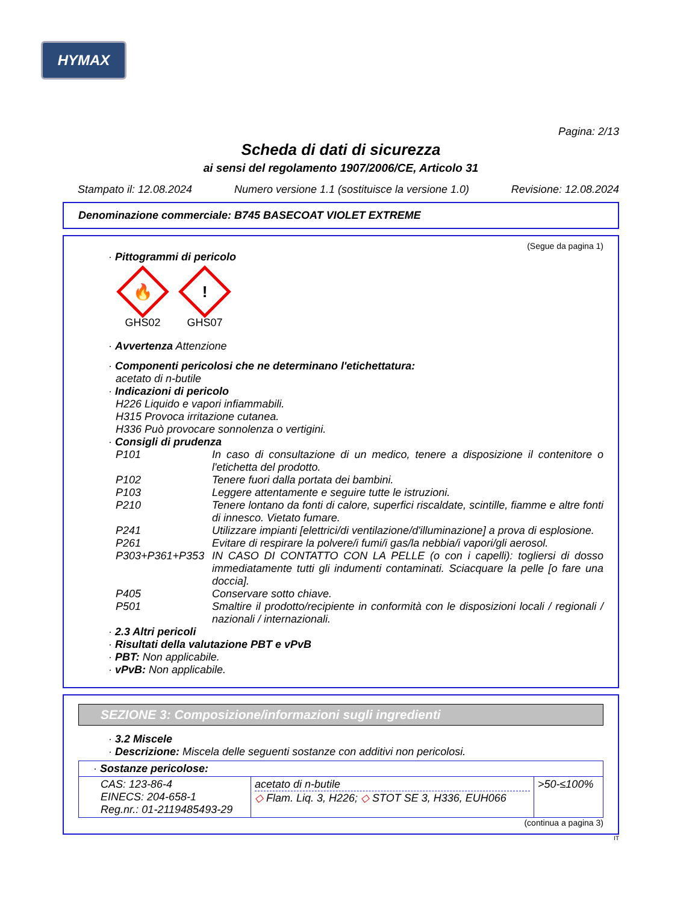HYMAX
Pagina: 2/13
Scheda di dati di sicurezza
ai sensi del regolamento 1907/2006/CE, Articolo 31
Stampato il: 12.08.2024 Numero versione 1.1 (sostituisce la versione 1.0) Revisione: 12.08.2024
Denominazione commerciale: B745 BASECOAT VIOLET EXTREME
(Segue da pagina 1)
· Pittogrammi di pericolo
🔥
GHS02
!
GHS07
· Avvertenza Attenzione
· Componenti pericolosi che ne determinano l'etichettatura:
acetato di n-butile
· Indicazioni di pericolo
H226 Liquido e vapori infiammabili.
H315 Provoca irritazione cutanea.
H336 Può provocare sonnolenza o vertigini.
· Consigli di prudenza
P101 In caso di consultazione di un medico, tenere a disposizione il contenitore o l'etichetta del prodotto.
P102 Tenere fuori dalla portata dei bambini.
P103 Leggere attentamente e seguire tutte le istruzioni.
P210 Tenere lontano da fonti di calore, superfici riscaldate, scintille, fiamme e altre fonti di innesco. Vietato fumare.
P241 Utilizzare impianti [elettrici/di ventilazione/d'illuminazione] a prova di esplosione.
P261 Evitare di respirare la polvere/i fumi/i gas/la nebbia/i vapori/gli aerosol.
P303+P361+P353 IN CASO DI CONTATTO CON LA PELLE (o con i capelli): togliersi di dosso immediatamente tutti gli indumenti contaminati. Sciacquare la pelle [o fare una doccia].
P405 Conservare sotto chiave.
P501 Smaltire il prodotto/recipiente in conformità con le disposizioni locali / regionali / nazionali / internazionali.
· 2.3 Altri pericoli
· Risultati della valutazione PBT e vPvB
· PBT: Non applicabile.
· vPvB: Non applicabile.
SEZIONE 3: Composizione/informazioni sugli ingredienti
· 3.2 Miscele
· Descrizione: Miscela delle seguenti sostanze con additivi non pericolosi.
| · Sostanze pericolose: | | |
| CAS: 123-86-4 EINECS: 204-658-1 Reg.nr.: 01-2119485493-29 | acetato di n-butile ◇ Flam. Liq. 3, H226; ◇ STOT SE 3, H336, EUH066 | >50-≤100% |
(continua a pagina 3)
IT